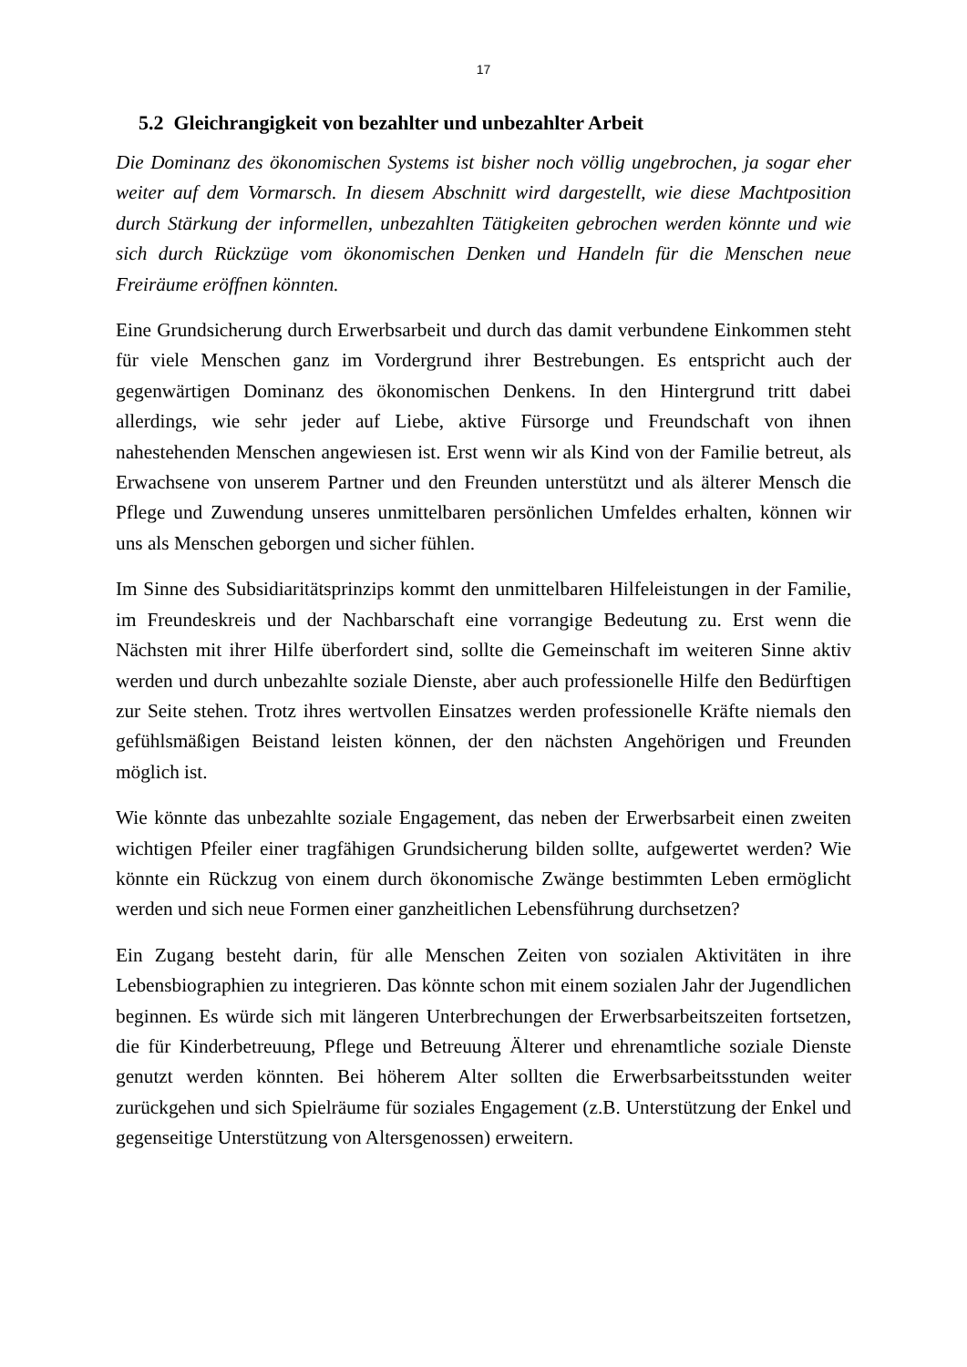17
5.2 Gleichrangigkeit von bezahlter und unbezahlter Arbeit
Die Dominanz des ökonomischen Systems ist bisher noch völlig ungebrochen, ja sogar eher weiter auf dem Vormarsch. In diesem Abschnitt wird dargestellt, wie diese Machtposition durch Stärkung der informellen, unbezahlten Tätigkeiten gebrochen werden könnte und wie sich durch Rückzüge vom ökonomischen Denken und Handeln für die Menschen neue Freiräume eröffnen könnten.
Eine Grundsicherung durch Erwerbsarbeit und durch das damit verbundene Einkommen steht für viele Menschen ganz im Vordergrund ihrer Bestrebungen. Es entspricht auch der gegenwärtigen Dominanz des ökonomischen Denkens. In den Hintergrund tritt dabei allerdings, wie sehr jeder auf Liebe, aktive Fürsorge und Freundschaft von ihnen nahestehenden Menschen angewiesen ist. Erst wenn wir als Kind von der Familie betreut, als Erwachsene von unserem Partner und den Freunden unterstützt und als älterer Mensch die Pflege und Zuwendung unseres unmittelbaren persönlichen Umfeldes erhalten, können wir uns als Menschen geborgen und sicher fühlen.
Im Sinne des Subsidiaritätsprinzips kommt den unmittelbaren Hilfeleistungen in der Familie, im Freundeskreis und der Nachbarschaft eine vorrangige Bedeutung zu. Erst wenn die Nächsten mit ihrer Hilfe überfordert sind, sollte die Gemeinschaft im weiteren Sinne aktiv werden und durch unbezahlte soziale Dienste, aber auch professionelle Hilfe den Bedürftigen zur Seite stehen. Trotz ihres wertvollen Einsatzes werden professionelle Kräfte niemals den gefühlsmäßigen Beistand leisten können, der den nächsten Angehörigen und Freunden möglich ist.
Wie könnte das unbezahlte soziale Engagement, das neben der Erwerbsarbeit einen zweiten wichtigen Pfeiler einer tragfähigen Grundsicherung bilden sollte, aufgewertet werden? Wie könnte ein Rückzug von einem durch ökonomische Zwänge bestimmten Leben ermöglicht werden und sich neue Formen einer ganzheitlichen Lebensführung durchsetzen?
Ein Zugang besteht darin, für alle Menschen Zeiten von sozialen Aktivitäten in ihre Lebensbiographien zu integrieren. Das könnte schon mit einem sozialen Jahr der Jugendlichen beginnen. Es würde sich mit längeren Unterbrechungen der Erwerbsarbeitszeiten fortsetzen, die für Kinderbetreuung, Pflege und Betreuung Älterer und ehrenamtliche soziale Dienste genutzt werden könnten. Bei höherem Alter sollten die Erwerbsarbeitsstunden weiter zurückgehen und sich Spielräume für soziales Engagement (z.B. Unterstützung der Enkel und gegenseitige Unterstützung von Altersgenossen) erweitern.